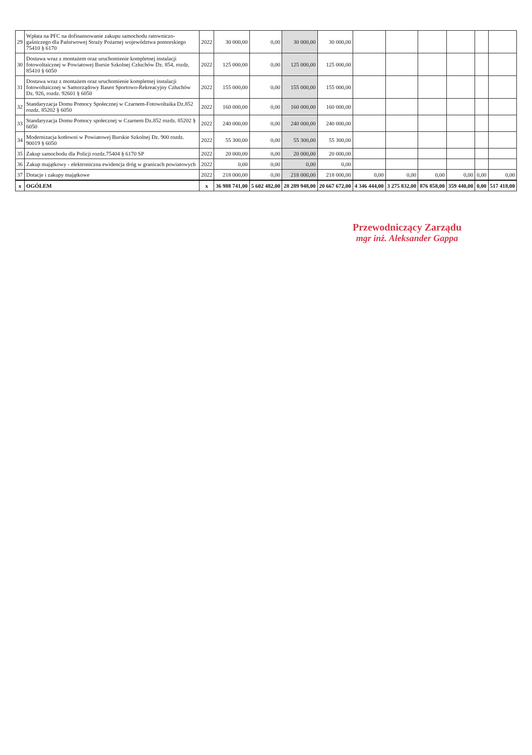| 29 | Wpłata na PFC na dofinansowanie zakupu samochodu ratowniczo-gaśniczego dla Państwowej Straży Pożarnej województwa pomorskiego 75410 § 6170 | 2022 | 30 000,00 | 0,00 | 30 000,00 | 30 000,00 | | | | | | |
| 30 | Dostawa wraz z montażem oraz uruchomienie kompletnej instalacji fotowoltaicznej w Powiatowej Bursie Szkolnej Człuchów Dz. 854, rozdz. 85410 § 6050 | 2022 | 125 000,00 | 0,00 | 125 000,00 | 125 000,00 | | | | | | |
| 31 | Dostawa wraz z montażem oraz uruchomienie kompletnej instalacji fotowoltaicznej w Samorządowy Basen Sportowo-Rekreacyjny Człuchów Dz. 926, rozdz. 92601 § 6050 | 2022 | 155 000,00 | 0,00 | 155 000,00 | 155 000,00 | | | | | | |
| 32 | Standaryzacja Domu Pomocy Społecznej w Czarnem-Fotowoltaika Dz.852 rozdz. 85202 § 6050 | 2022 | 160 000,00 | 0,00 | 160 000,00 | 160 000,00 | | | | | | |
| 33 | Standaryzacja Domu Pomocy społecznej w Czarnem Dz.852 rozdz. 85202 § 6050 | 2022 | 240 000,00 | 0,00 | 240 000,00 | 240 000,00 | | | | | | |
| 34 | Modernizacja kotłowni w Powiatowej Burskie Szkolnej Dz. 900 rozdz. 90019 § 6050 | 2022 | 55 300,00 | 0,00 | 55 300,00 | 55 300,00 | | | | | | |
| 35 | Zakup samochodu dla Policji rozdz.75404 § 6170 SP | 2022 | 20 000,00 | 0,00 | 20 000,00 | 20 000,00 | | | | | | |
| 36 | Zakup majątkowy - elektroniczna ewidencja dróg w granicach powiatowych | 2022 | 0,00 | 0,00 | 0,00 | 0,00 | | | | | | |
| 37 | Dotacje i zakupy majątkowe | 2022 | 218 000,00 | 0,00 | 218 000,00 | 218 000,00 | 0,00 | 0,00 | 0,00 | 0,00 | 0,00 | 0,00 |
| x | OGÓŁEM | x | 36 988 741,00 | 5 602 482,00 | 28 289 948,00 | 20 667 672,00 | 4 346 444,00 | 3 275 832,00 | 876 858,00 | 359 440,00 | 0,00 | 517 418,00 |
Przewodniczący Zarządu
mgr inż. Aleksander Gappa